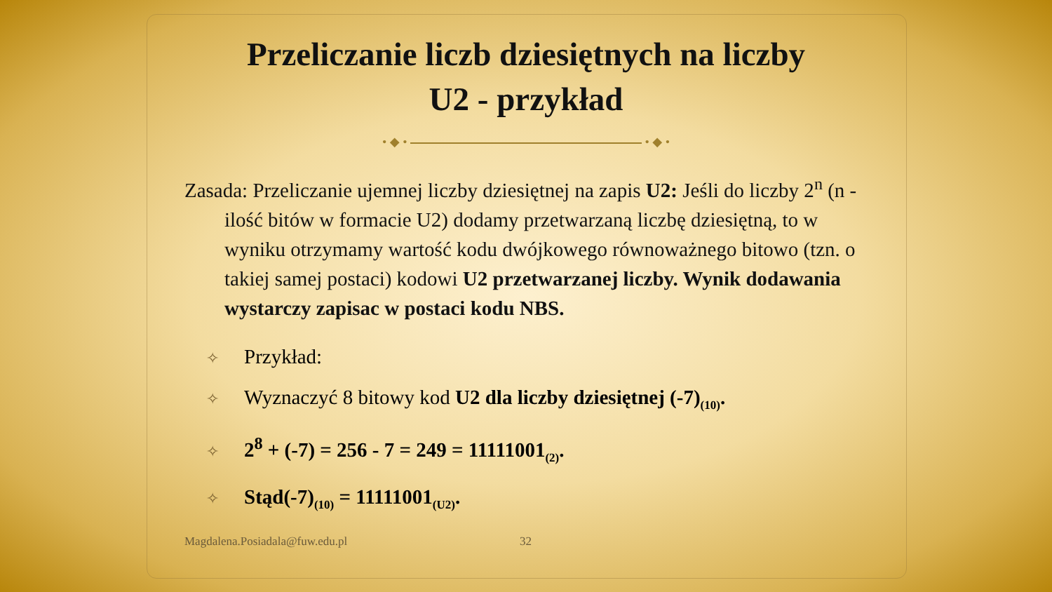Przeliczanie liczb dziesiętnych na liczby
U2 - przykład
• ◆ • • ◆ •
Zasada: Przeliczanie ujemnej liczby dziesiętnej na zapis U2: Jeśli do liczby 2<sup>n</sup> (n - ilość bitów w formacie U2) dodamy przetwarzaną liczbę dziesiętną, to w wyniku otrzymamy wartość kodu dwójkowego równoważnego bitowo (tzn. o takiej samej postaci) kodowi U2 przetwarzanej liczby. Wynik dodawania wystarczy zapisac w postaci kodu NBS.
✧ Przykład:
✧ Wyznaczyć 8 bitowy kod U2 dla liczby dziesiętnej (-7)<sub>(10)</sub>.
✧ 2<sup>8</sup> + (-7) = 256 - 7 = 249 = 11111001<sub>(2)</sub>.
✧ Stąd(-7)<sub>(10)</sub> = 11111001<sub>(U2)</sub>.
Magdalena.Posiadala@fuw.edu.pl 32